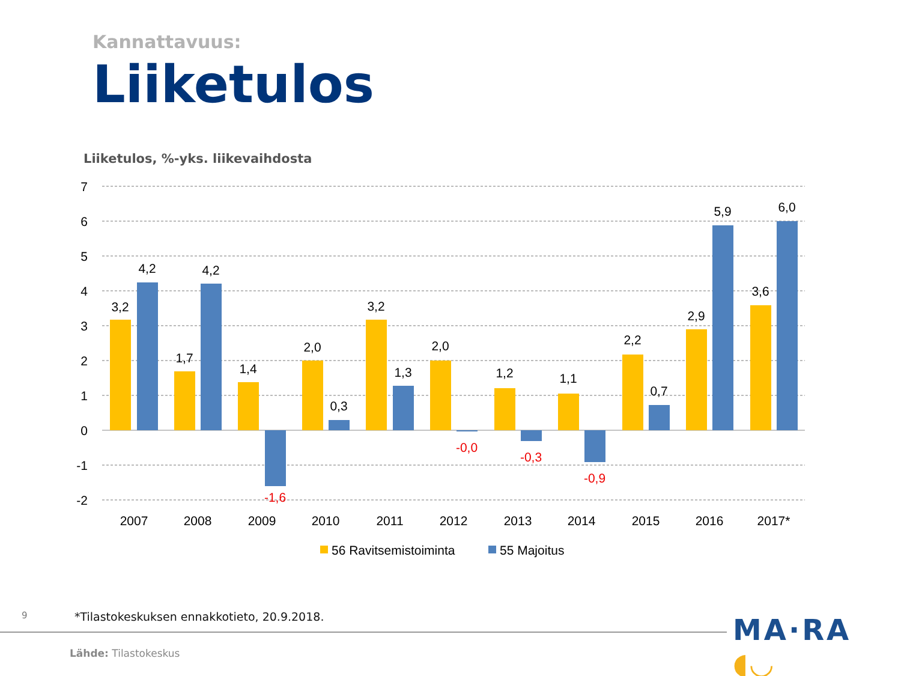Kannattavuus:
Liiketulos
Liiketulos, %-yks. liikevaihdosta
7
6
5
4
3
2
1
0
-1
-2
3,2
4,2
1,7
4,2
1,4
2,0
0,3
3,2
1,3
2,0
1,2
1,1
2,2
0,7
2,9
5,9
3,6
6,0
-1,6
-0,0
-0,3
-0,9
2007
2008
2009
2010
2011
2012
2013
2014
2015
2016
2017*
56 Ravitsemistoiminta
55 Majoitus
9
*Tilastokeskuksen ennakkotieto, 20.9.2018.
MA·RA ◖◡
Lähde: Tilastokeskus